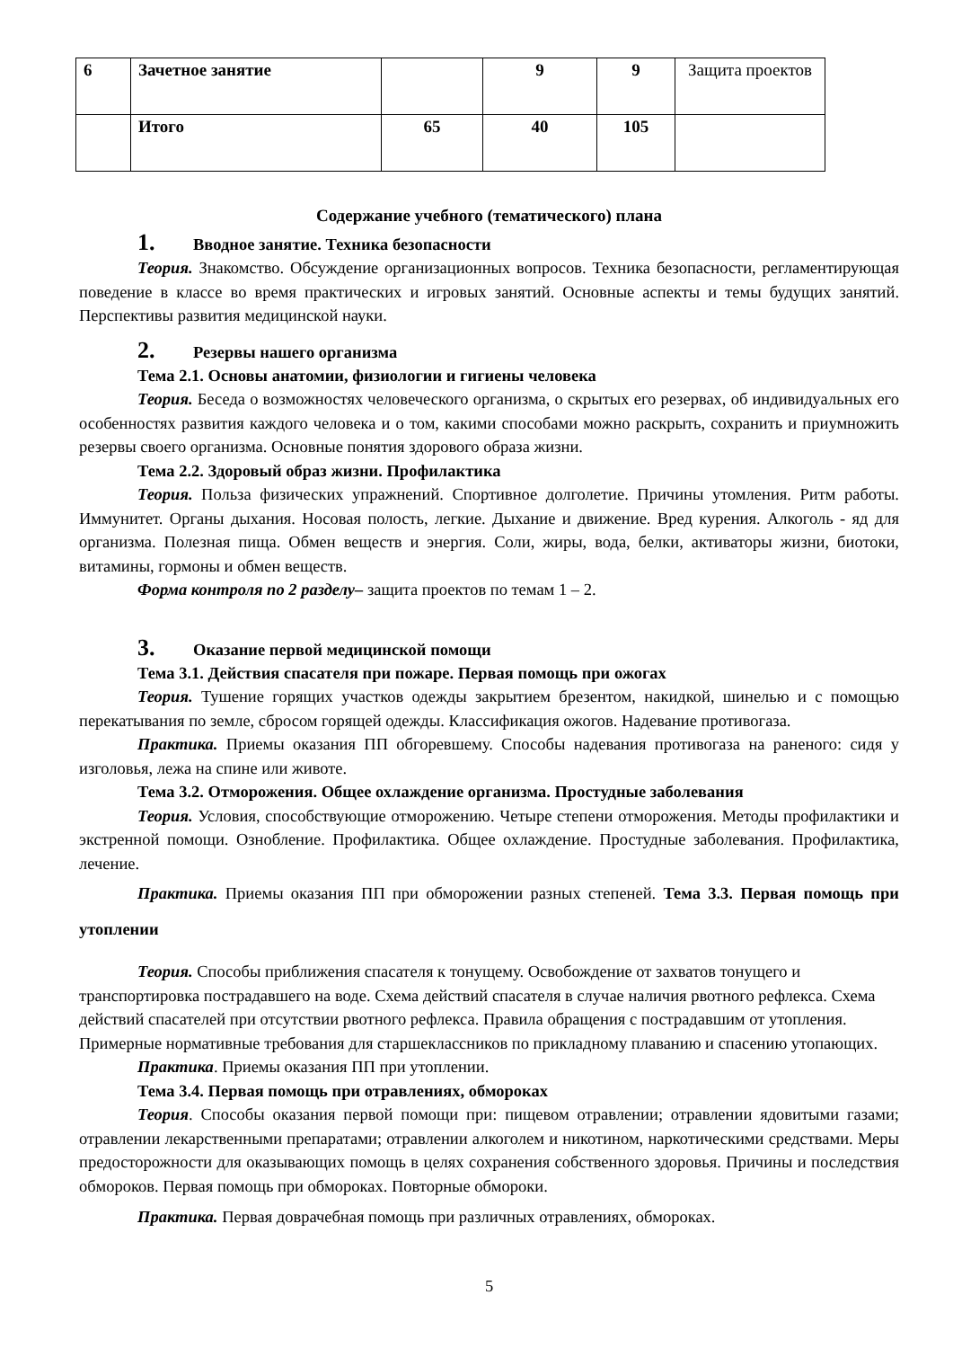| 6 | Зачетное занятие | | 9 | 9 | Защита проектов |
| | Итого | 65 | 40 | 105 | |
Содержание учебного (тематического) плана
1. Вводное занятие. Техника безопасности
Теория. Знакомство. Обсуждение организационных вопросов. Техника безопасности, регламентирующая поведение в классе во время практических и игровых занятий. Основные аспекты и темы будущих занятий. Перспективы развития медицинской науки.
2. Резервы нашего организма
Тема 2.1. Основы анатомии, физиологии и гигиены человека
Теория. Беседа о возможностях человеческого организма, о скрытых его резервах, об индивидуальных его особенностях развития каждого человека и о том, какими способами можно раскрыть, сохранить и приумножить резервы своего организма. Основные понятия здорового образа жизни.
Тема 2.2. Здоровый образ жизни. Профилактика
Теория. Польза физических упражнений. Спортивное долголетие. Причины утомления. Ритм работы. Иммунитет. Органы дыхания. Носовая полость, легкие. Дыхание и движение. Вред курения. Алкоголь - яд для организма. Полезная пища. Обмен веществ и энергия. Соли, жиры, вода, белки, активаторы жизни, биотоки, витамины, гормоны и обмен веществ.
Форма контроля по 2 разделу– защита проектов по темам 1 – 2.
3. Оказание первой медицинской помощи
Тема 3.1. Действия спасателя при пожаре. Первая помощь при ожогах
Теория. Тушение горящих участков одежды закрытием брезентом, накидкой, шинелью и с помощью перекатывания по земле, сбросом горящей одежды. Классификация ожогов. Надевание противогаза.
Практика. Приемы оказания ПП обгоревшему. Способы надевания противогаза на раненого: сидя у изголовья, лежа на спине или животе.
Тема 3.2. Отморожения. Общее охлаждение организма. Простудные заболевания
Теория. Условия, способствующие отморожению. Четыре степени отморожения. Методы профилактики и экстренной помощи. Ознобление. Профилактика. Общее охлаждение. Простудные заболевания. Профилактика, лечение.
Практика. Приемы оказания ПП при обморожении разных степеней. Тема 3.3. Первая помощь при утоплении
Теория. Способы приближения спасателя к тонущему. Освобождение от захватов тонущего и транспортировка пострадавшего на воде. Схема действий спасателя в случае наличия рвотного рефлекса. Схема действий спасателей при отсутствии рвотного рефлекса. Правила обращения с пострадавшим от утопления. Примерные нормативные требования для старшеклассников по прикладному плаванию и спасению утопающих.
Практика. Приемы оказания ПП при утоплении.
Тема 3.4. Первая помощь при отравлениях, обмороках
Теория. Способы оказания первой помощи при: пищевом отравлении; отравлении ядовитыми газами; отравлении лекарственными препаратами; отравлении алкоголем и никотином, наркотическими средствами. Меры предосторожности для оказывающих помощь в целях сохранения собственного здоровья. Причины и последствия обмороков. Первая помощь при обмороках. Повторные обмороки.
Практика. Первая доврачебная помощь при различных отравлениях, обмороках.
5